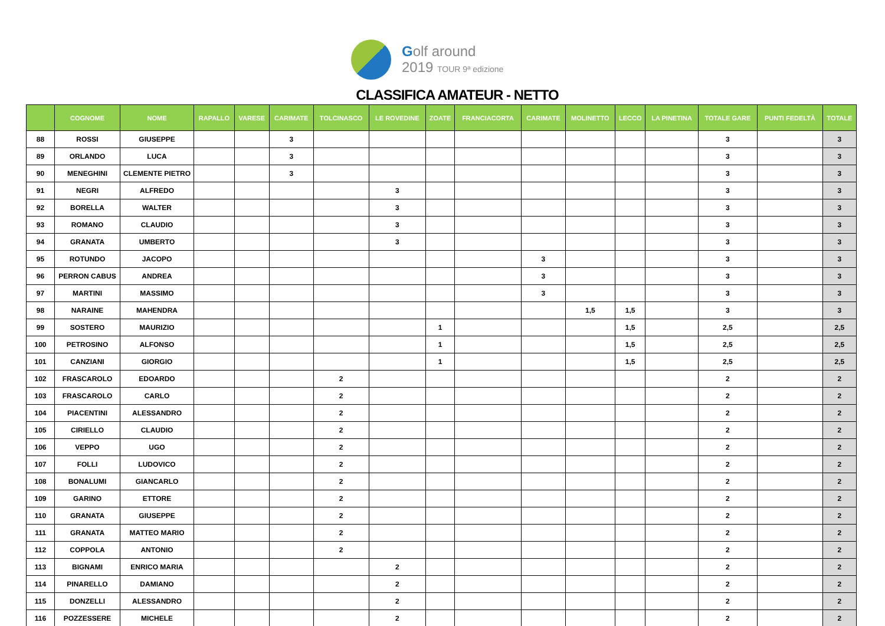Golf around
2019 TOUR 9ª edizione
CLASSIFICA AMATEUR - NETTO
| | COGNOME | NOME | RAPALLO | VARESE | CARIMATE | TOLCINASCO | LE ROVEDINE | ZOATE | FRANCIACORTA | CARIMATE | MOLINETTO | LECCO | LA PINETINA | TOTALE GARE | PUNTI FEDELTÀ | TOTALE |
| --- | --- | --- | --- | --- | --- | --- | --- | --- | --- | --- | --- | --- | --- | --- | --- | --- |
| 88 | ROSSI | GIUSEPPE | | | 3 | | | | | | | | | 3 | | 3 |
| 89 | ORLANDO | LUCA | | | 3 | | | | | | | | | 3 | | 3 |
| 90 | MENEGHINI | CLEMENTE PIETRO | | | 3 | | | | | | | | | 3 | | 3 |
| 91 | NEGRI | ALFREDO | | | | | 3 | | | | | | | 3 | | 3 |
| 92 | BORELLA | WALTER | | | | | 3 | | | | | | | 3 | | 3 |
| 93 | ROMANO | CLAUDIO | | | | | 3 | | | | | | | 3 | | 3 |
| 94 | GRANATA | UMBERTO | | | | | 3 | | | | | | | 3 | | 3 |
| 95 | ROTUNDO | JACOPO | | | | | | | | 3 | | | | 3 | | 3 |
| 96 | PERRON CABUS | ANDREA | | | | | | | | 3 | | | | 3 | | 3 |
| 97 | MARTINI | MASSIMO | | | | | | | | 3 | | | | 3 | | 3 |
| 98 | NARAINE | MAHENDRA | | | | | | | | | 1,5 | 1,5 | | 3 | | 3 |
| 99 | SOSTERO | MAURIZIO | | | | | | 1 | | | | 1,5 | | 2,5 | | 2,5 |
| 100 | PETROSINO | ALFONSO | | | | | | 1 | | | | 1,5 | | 2,5 | | 2,5 |
| 101 | CANZIANI | GIORGIO | | | | | | 1 | | | | 1,5 | | 2,5 | | 2,5 |
| 102 | FRASCAROLO | EDOARDO | | | | 2 | | | | | | | | 2 | | 2 |
| 103 | FRASCAROLO | CARLO | | | | 2 | | | | | | | | 2 | | 2 |
| 104 | PIACENTINI | ALESSANDRO | | | | 2 | | | | | | | | 2 | | 2 |
| 105 | CIRIELLO | CLAUDIO | | | | 2 | | | | | | | | 2 | | 2 |
| 106 | VEPPO | UGO | | | | 2 | | | | | | | | 2 | | 2 |
| 107 | FOLLI | LUDOVICO | | | | 2 | | | | | | | | 2 | | 2 |
| 108 | BONALUMI | GIANCARLO | | | | 2 | | | | | | | | 2 | | 2 |
| 109 | GARINO | ETTORE | | | | 2 | | | | | | | | 2 | | 2 |
| 110 | GRANATA | GIUSEPPE | | | | 2 | | | | | | | | 2 | | 2 |
| 111 | GRANATA | MATTEO MARIO | | | | 2 | | | | | | | | 2 | | 2 |
| 112 | COPPOLA | ANTONIO | | | | 2 | | | | | | | | 2 | | 2 |
| 113 | BIGNAMI | ENRICO MARIA | | | | | 2 | | | | | | | 2 | | 2 |
| 114 | PINARELLO | DAMIANO | | | | | 2 | | | | | | | 2 | | 2 |
| 115 | DONZELLI | ALESSANDRO | | | | | 2 | | | | | | | 2 | | 2 |
| 116 | POZZESSERE | MICHELE | | | | | 2 | | | | | | | 2 | | 2 |